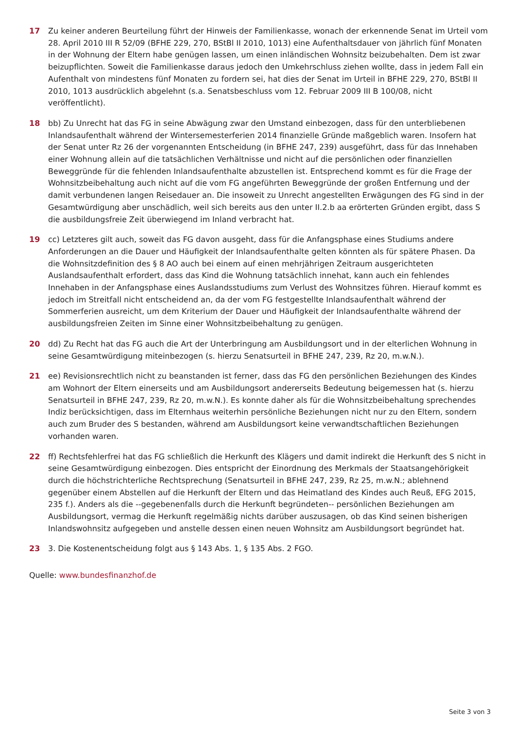17 Zu keiner anderen Beurteilung führt der Hinweis der Familienkasse, wonach der erkennende Senat im Urteil vom 28. April 2010 III R 52/09 (BFHE 229, 270, BStBl II 2010, 1013) eine Aufenthaltsdauer von jährlich fünf Monaten in der Wohnung der Eltern habe genügen lassen, um einen inländischen Wohnsitz beizubehalten. Dem ist zwar beizupflichten. Soweit die Familienkasse daraus jedoch den Umkehrschluss ziehen wollte, dass in jedem Fall ein Aufenthalt von mindestens fünf Monaten zu fordern sei, hat dies der Senat im Urteil in BFHE 229, 270, BStBl II 2010, 1013 ausdrücklich abgelehnt (s.a. Senatsbeschluss vom 12. Februar 2009 III B 100/08, nicht veröffentlicht).
18 bb) Zu Unrecht hat das FG in seine Abwägung zwar den Umstand einbezogen, dass für den unterbliebenen Inlandsaufenthalt während der Wintersemesterferien 2014 finanzielle Gründe maßgeblich waren. Insofern hat der Senat unter Rz 26 der vorgenannten Entscheidung (in BFHE 247, 239) ausgeführt, dass für das Innehaben einer Wohnung allein auf die tatsächlichen Verhältnisse und nicht auf die persönlichen oder finanziellen Beweggründe für die fehlenden Inlandsaufenthalte abzustellen ist. Entsprechend kommt es für die Frage der Wohnsitzbeibehaltung auch nicht auf die vom FG angeführten Beweggründe der großen Entfernung und der damit verbundenen langen Reisedauer an. Die insoweit zu Unrecht angestellten Erwägungen des FG sind in der Gesamtwürdigung aber unschädlich, weil sich bereits aus den unter II.2.b aa erörterten Gründen ergibt, dass S die ausbildungsfreie Zeit überwiegend im Inland verbracht hat.
19 cc) Letzteres gilt auch, soweit das FG davon ausgeht, dass für die Anfangsphase eines Studiums andere Anforderungen an die Dauer und Häufigkeit der Inlandsaufenthalte gelten könnten als für spätere Phasen. Da die Wohnsitzdefinition des § 8 AO auch bei einem auf einen mehrjährigen Zeitraum ausgerichteten Auslandsaufenthalt erfordert, dass das Kind die Wohnung tatsächlich innehat, kann auch ein fehlendes Innehaben in der Anfangsphase eines Auslandsstudiums zum Verlust des Wohnsitzes führen. Hierauf kommt es jedoch im Streitfall nicht entscheidend an, da der vom FG festgestellte Inlandsaufenthalt während der Sommerferien ausreicht, um dem Kriterium der Dauer und Häufigkeit der Inlandsaufenthalte während der ausbildungsfreien Zeiten im Sinne einer Wohnsitzbeibehaltung zu genügen.
20 dd) Zu Recht hat das FG auch die Art der Unterbringung am Ausbildungsort und in der elterlichen Wohnung in seine Gesamtwürdigung miteinbezogen (s. hierzu Senatsurteil in BFHE 247, 239, Rz 20, m.w.N.).
21 ee) Revisionsrechtlich nicht zu beanstanden ist ferner, dass das FG den persönlichen Beziehungen des Kindes am Wohnort der Eltern einerseits und am Ausbildungsort andererseits Bedeutung beigemessen hat (s. hierzu Senatsurteil in BFHE 247, 239, Rz 20, m.w.N.). Es konnte daher als für die Wohnsitzbeibehaltung sprechendes Indiz berücksichtigen, dass im Elternhaus weiterhin persönliche Beziehungen nicht nur zu den Eltern, sondern auch zum Bruder des S bestanden, während am Ausbildungsort keine verwandtschaftlichen Beziehungen vorhanden waren.
22 ff) Rechtsfehlerfrei hat das FG schließlich die Herkunft des Klägers und damit indirekt die Herkunft des S nicht in seine Gesamtwürdigung einbezogen. Dies entspricht der Einordnung des Merkmals der Staatsangehörigkeit durch die höchstrichterliche Rechtsprechung (Senatsurteil in BFHE 247, 239, Rz 25, m.w.N.; ablehnend gegenüber einem Abstellen auf die Herkunft der Eltern und das Heimatland des Kindes auch Reuß, EFG 2015, 235 f.). Anders als die --gegebenenfalls durch die Herkunft begründeten-- persönlichen Beziehungen am Ausbildungsort, vermag die Herkunft regelmäßig nichts darüber auszusagen, ob das Kind seinen bisherigen Inlandswohnsitz aufgegeben und anstelle dessen einen neuen Wohnsitz am Ausbildungsort begründet hat.
23 3. Die Kostenentscheidung folgt aus § 143 Abs. 1, § 135 Abs. 2 FGO.
Quelle: www.bundesfinanzhof.de
Seite 3 von 3